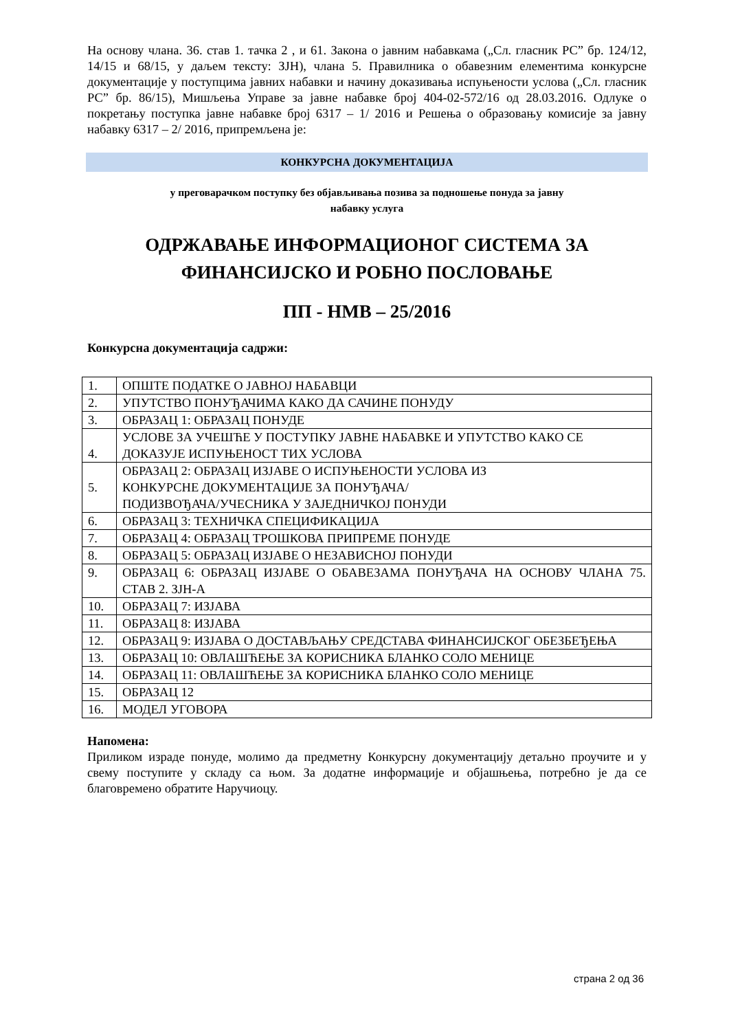На основу члана. 36. став 1. тачка 2 , и 61. Закона о јавним набавкама („Сл. гласник РС” бр. 124/12, 14/15 и 68/15, у даљем тексту: ЗЈН), члана 5. Правилника о обавезним елементима конкурсне документације у поступцима јавних набавки и начину доказивања испуњености услова („Сл. гласник РС” бр. 86/15), Мишљења Управе за јавне набавке број 404-02-572/16 од 28.03.2016. Одлуке о покретању поступка јавне набавке број 6317 – 1/ 2016 и Решења о образовању комисије за јавну набавку 6317 – 2/ 2016, припремљена је:
КОНКУРСНА ДОКУМЕНТАЦИЈА
у преговарачком поступку без објављивања позива за подношење понуда за јавну
набавку услуга
ОДРЖАВАЊЕ ИНФОРМАЦИОНОГ СИСТЕМА ЗА
ФИНАНСИЈСКО И РОБНО ПОСЛОВАЊЕ
ПП - НМВ – 25/2016
Конкурсна документација садржи:
| 1. | ОПШТЕ ПОДАТКЕ О ЈАВНОЈ НАБАВЦИ |
| 2. | УПУТСТВО ПОНУЂАЧИМА КАКО ДА САЧИНЕ ПОНУДУ |
| 3. | ОБРАЗАЦ 1: ОБРАЗАЦ ПОНУДЕ |
| 4. | УСЛОВЕ ЗА УЧЕШЋЕ У ПОСТУПКУ ЈАВНЕ НАБАВКЕ И УПУТСТВО КАКО СЕ ДОКАЗУЈЕ ИСПУЊЕНОСТ ТИХ УСЛОВА |
| 5. | ОБРАЗАЦ 2: ОБРАЗАЦ ИЗЈАВЕ О ИСПУЊЕНОСТИ УСЛОВА ИЗ КОНКУРСНЕ ДОКУМЕНТАЦИЈЕ ЗА ПОНУЂАЧА/ ПОДИЗВОЂАЧА/УЧЕСНИКА У ЗАЈЕДНИЧКОЈ ПОНУДИ |
| 6. | ОБРАЗАЦ 3: ТЕХНИЧКА СПЕЦИФИКАЦИЈА |
| 7. | ОБРАЗАЦ 4: ОБРАЗАЦ ТРОШКОВА ПРИПРЕМЕ ПОНУДЕ |
| 8. | ОБРАЗАЦ 5: ОБРАЗАЦ ИЗЈАВЕ О НЕЗАВИСНОЈ ПОНУДИ |
| 9. | ОБРАЗАЦ 6: ОБРАЗАЦ ИЗЈАВЕ О ОБАВЕЗАМА ПОНУЂАЧА НА ОСНОВУ ЧЛАНА 75. СТАВ 2. ЗЈН-А |
| 10. | ОБРАЗАЦ 7: ИЗЈАВА |
| 11. | ОБРАЗАЦ 8: ИЗЈАВА |
| 12. | ОБРАЗАЦ 9: ИЗЈАВА О ДОСТАВЉАЊУ СРЕДСТАВА ФИНАНСИЈСКОГ ОБЕЗБЕЂЕЊА |
| 13. | ОБРАЗАЦ 10: ОВЛАШЋЕЊЕ ЗА КОРИСНИКА БЛАНКО СОЛО МЕНИЦЕ |
| 14. | ОБРАЗАЦ 11: ОВЛАШЋЕЊЕ ЗА КОРИСНИКА БЛАНКО СОЛО МЕНИЦЕ |
| 15. | ОБРАЗАЦ 12 |
| 16. | МОДЕЛ УГОВОРА |
Напомена:
Приликом израде понуде, молимо да предметну Конкурсну документацију детаљно проучите и у свему поступите у складу са њом. За додатне информације и објашњења, потребно је да се благовремено обратите Наручиоцу.
страна 2 од 36